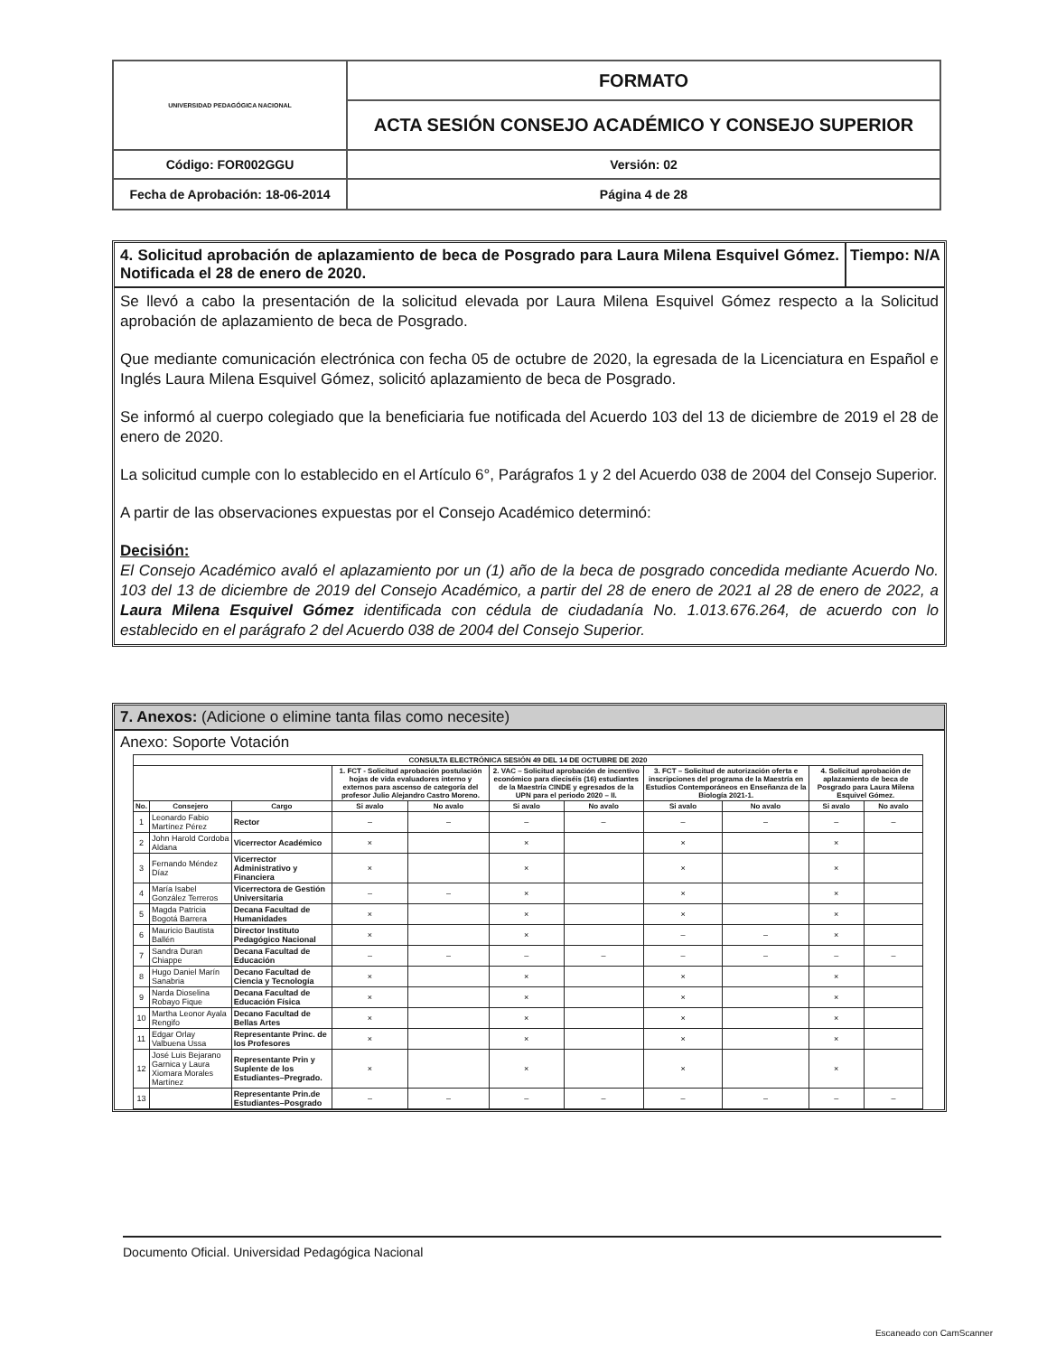| UNIVERSIDAD PEDAGÓGICA NACIONAL | FORMATO | |
| | ACTA SESIÓN CONSEJO ACADÉMICO Y CONSEJO SUPERIOR | |
| Código: FOR002GGU | | Versión: 02 |
| Fecha de Aprobación: 18-06-2014 | | Página 4 de 28 |
4. Solicitud aprobación de aplazamiento de beca de Posgrado para Laura Milena Esquivel Gómez. Notificada el 28 de enero de 2020.
Tiempo: N/A
Se llevó a cabo la presentación de la solicitud elevada por Laura Milena Esquivel Gómez respecto a la Solicitud aprobación de aplazamiento de beca de Posgrado.
Que mediante comunicación electrónica con fecha 05 de octubre de 2020, la egresada de la Licenciatura en Español e Inglés Laura Milena Esquivel Gómez, solicitó aplazamiento de beca de Posgrado.
Se informó al cuerpo colegiado que la beneficiaria fue notificada del Acuerdo 103 del 13 de diciembre de 2019 el 28 de enero de 2020.
La solicitud cumple con lo establecido en el Artículo 6°, Parágrafos 1 y 2 del Acuerdo 038 de 2004 del Consejo Superior.
A partir de las observaciones expuestas por el Consejo Académico determinó:
Decisión:
El Consejo Académico avaló el aplazamiento por un (1) año de la beca de posgrado concedida mediante Acuerdo No. 103 del 13 de diciembre de 2019 del Consejo Académico, a partir del 28 de enero de 2021 al 28 de enero de 2022, a Laura Milena Esquivel Gómez identificada con cédula de ciudadanía No. 1.013.676.264, de acuerdo con lo establecido en el parágrafo 2 del Acuerdo 038 de 2004 del Consejo Superior.
7. Anexos: (Adicione o elimine tanta filas como necesite)
Anexo: Soporte Votación
| CONSULTA ELECTRÓNICA SESIÓN 49 DEL 14 DE OCTUBRE DE 2020 | | | | | | | | | | |
| --- | --- | --- | --- | --- | --- | --- | --- | --- | --- | --- |
| | | | 1. FCT - Solicitud aprobación postulación hojas de vida evaluadores interno y externos para ascenso de categoría del profesor Julio Alejandro Castro Moreno. | | 2. VAC – Solicitud aprobación de incentivo económico para dieciséis (16) estudiantes de la Maestría CINDE y egresados de la UPN para el periodo 2020 – II. | | 3. FCT – Solicitud de autorización oferta e inscripciones del programa de la Maestría en Estudios Contemporáneos en Enseñanza de la Biología 2021-1. | | 4. Solicitud aprobación de aplazamiento de beca de Posgrado para Laura Milena Esquivel Gómez. | |
| No. | Consejero | Cargo | Si avalo | No avalo | Si avalo | No avalo | Si avalo | No avalo | Si avalo | No avalo |
| 1 | Leonardo Fabio Martínez Pérez | Rector | – | – | – | – | – | – | – | – |
| 2 | John Harold Cordoba Aldana | Vicerrector Académico | × | | × | | × | | × | |
| 3 | Fernando Méndez Díaz | Vicerrector Administrativo y Financiera | × | | × | | × | | × | |
| 4 | María Isabel González Terreros | Vicerrectora de Gestión Universitaria | – | – | × | | × | | × | |
| 5 | Magda Patricia Bogotá Barrera | Decana Facultad de Humanidades | × | | × | | × | | × | |
| 6 | Mauricio Bautista Ballén | Director Instituto Pedagógico Nacional | × | | × | | – | – | × | |
| 7 | Sandra Duran Chiappe | Decana Facultad de Educación | – | – | – | – | – | – | – | – |
| 8 | Hugo Daniel Marín Sanabria | Decano Facultad de Ciencia y Tecnología | × | | × | | × | | × | |
| 9 | Narda Dioselina Robayo Fique | Decana Facultad de Educación Física | × | | × | | × | | × | |
| 10 | Martha Leonor Ayala Rengifo | Decano Facultad de Bellas Artes | × | | × | | × | | × | |
| 11 | Edgar Orlay Valbuena Ussa | Representante Princ. de los Profesores | × | | × | | × | | × | |
| 12 | José Luis Bejarano Garnica y Laura Xiomara Morales Martínez | Representante Prin y Suplente de los Estudiantes–Pregrado. | × | | × | | × | | × | |
| 13 | | Representante Prin.de Estudiantes–Posgrado | – | – | – | – | – | – | – | – |
Documento Oficial. Universidad Pedagógica Nacional
Escaneado con CamScanner